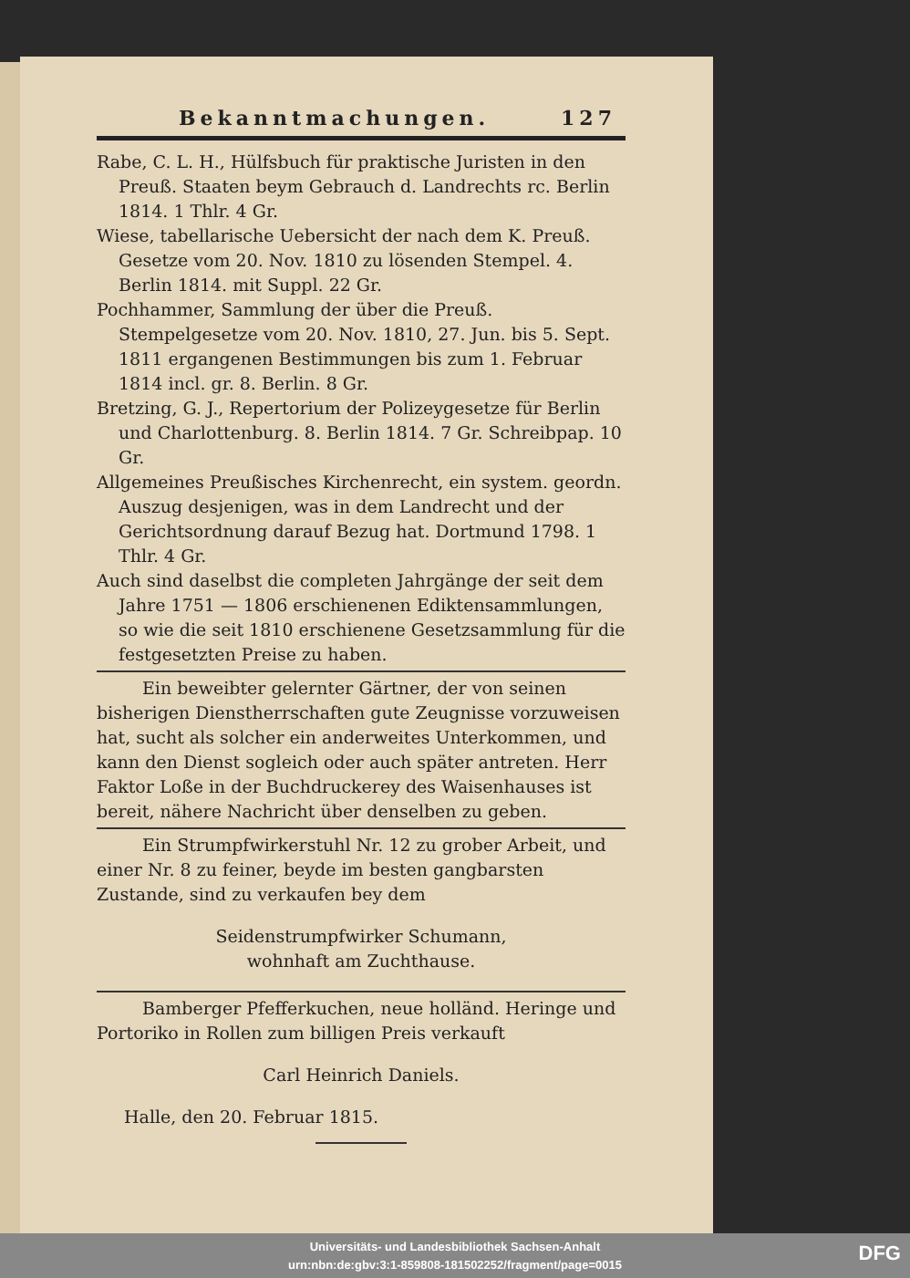Bekanntmachungen. 127
Rabe, C. L. H., Hülfsbuch für praktische Juristen in den Preuß. Staaten beym Gebrauch d. Landrechts rc. Berlin 1814. 1 Thlr. 4 Gr.
Wiese, tabellarische Uebersicht der nach dem K. Preuß. Gesetze vom 20. Nov. 1810 zu lösenden Stempel. 4. Berlin 1814. mit Suppl. 22 Gr.
Pochhammer, Sammlung der über die Preuß. Stempelgesetze vom 20. Nov. 1810, 27. Jun. bis 5. Sept. 1811 ergangenen Bestimmungen bis zum 1. Februar 1814 incl. gr. 8. Berlin. 8 Gr.
Bretzing, G. J., Repertorium der Polizeygesetze für Berlin und Charlottenburg. 8. Berlin 1814. 7 Gr. Schreibpap. 10 Gr.
Allgemeines Preußisches Kirchenrecht, ein system. geordn. Auszug desjenigen, was in dem Landrecht und der Gerichtsordnung darauf Bezug hat. Dortmund 1798. 1 Thlr. 4 Gr.
Auch sind daselbst die completen Jahrgänge der seit dem Jahre 1751 — 1806 erschienenen Ediktensammlungen, so wie die seit 1810 erschienene Gesetzsammlung für die festgesetzten Preise zu haben.
Ein beweibter gelernter Gärtner, der von seinen bisherigen Dienstherrschaften gute Zeugnisse vorzuweisen hat, sucht als solcher ein anderweites Unterkommen, und kann den Dienst sogleich oder auch später antreten. Herr Faktor Loße in der Buchdruckerey des Waisenhauses ist bereit, nähere Nachricht über denselben zu geben.
Ein Strumpfwirkerstuhl Nr. 12 zu grober Arbeit, und einer Nr. 8 zu feiner, beyde im besten gangbarsten Zustande, sind zu verkaufen bey dem
Seidenstrumpfwirker Schumann,
wohnhaft am Zuchthause.
Bamberger Pfefferkuchen, neue holländ. Heringe und Portoriko in Rollen zum billigen Preis verkauft
Carl Heinrich Daniels.
Halle, den 20. Februar 1815.
Universitäts- und Landesbibliothek Sachsen-Anhalt
urn:nbn:de:gbv:3:1-859808-181502252/fragment/page=0015
DFG